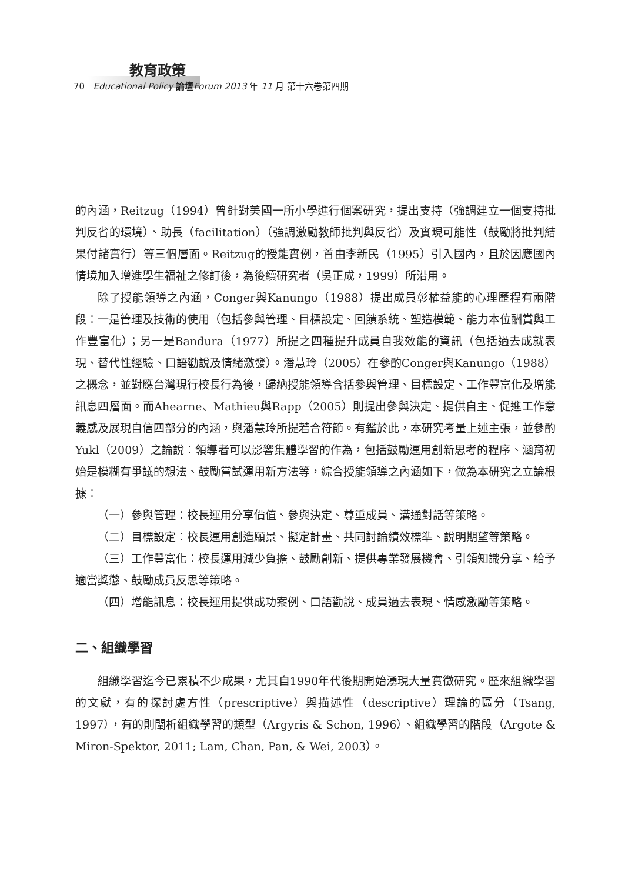教育政策
70 Educational Policy 論壇 Forum 2013 年 11 月 第十六卷第四期
的內涵，Reitzug（1994）曾針對美國一所小學進行個案研究，提出支持（強調建立一個支持批判反省的環境）、助長（facilitation）（強調激勵教師批判與反省）及實現可能性（鼓勵將批判結果付諸實行）等三個層面。Reitzug的授能實例，首由李新民（1995）引入國內，且於因應國內情境加入增進學生福祉之修訂後，為後續研究者（吳正成，1999）所沿用。
除了授能領導之內涵，Conger與Kanungo（1988）提出成員彰權益能的心理歷程有兩階段：一是管理及技術的使用（包括參與管理、目標設定、回饋系統、塑造模範、能力本位酬賞與工作豐富化）；另一是Bandura（1977）所提之四種提升成員自我效能的資訊（包括過去成就表現、替代性經驗、口語勸說及情緒激發）。潘慧玲（2005）在參酌Conger與Kanungo（1988）之概念，並對應台灣現行校長行為後，歸納授能領導含括參與管理、目標設定、工作豐富化及增能訊息四層面。而Ahearne、Mathieu與Rapp（2005）則提出參與決定、提供自主、促進工作意義感及展現自信四部分的內涵，與潘慧玲所提若合符節。有鑑於此，本研究考量上述主張，並參酌Yukl（2009）之論說：領導者可以影響集體學習的作為，包括鼓勵運用創新思考的程序、涵育初始是模糊有爭議的想法、鼓勵嘗試運用新方法等，綜合授能領導之內涵如下，做為本研究之立論根據：
（一）參與管理：校長運用分享價值、參與決定、尊重成員、溝通對話等策略。
（二）目標設定：校長運用創造願景、擬定計畫、共同討論績效標準、說明期望等策略。
（三）工作豐富化：校長運用減少負擔、鼓勵創新、提供專業發展機會、引領知識分享、給予適當獎懲、鼓勵成員反思等策略。
（四）增能訊息：校長運用提供成功案例、口語勸說、成員過去表現、情感激勵等策略。
二、組織學習
組織學習迄今已累積不少成果，尤其自1990年代後期開始湧現大量實徵研究。歷來組織學習的文獻，有的探討處方性（prescriptive）與描述性（descriptive）理論的區分（Tsang, 1997），有的則闡析組織學習的類型（Argyris & Schon, 1996）、組織學習的階段（Argote & Miron-Spektor, 2011; Lam, Chan, Pan, & Wei, 2003）。